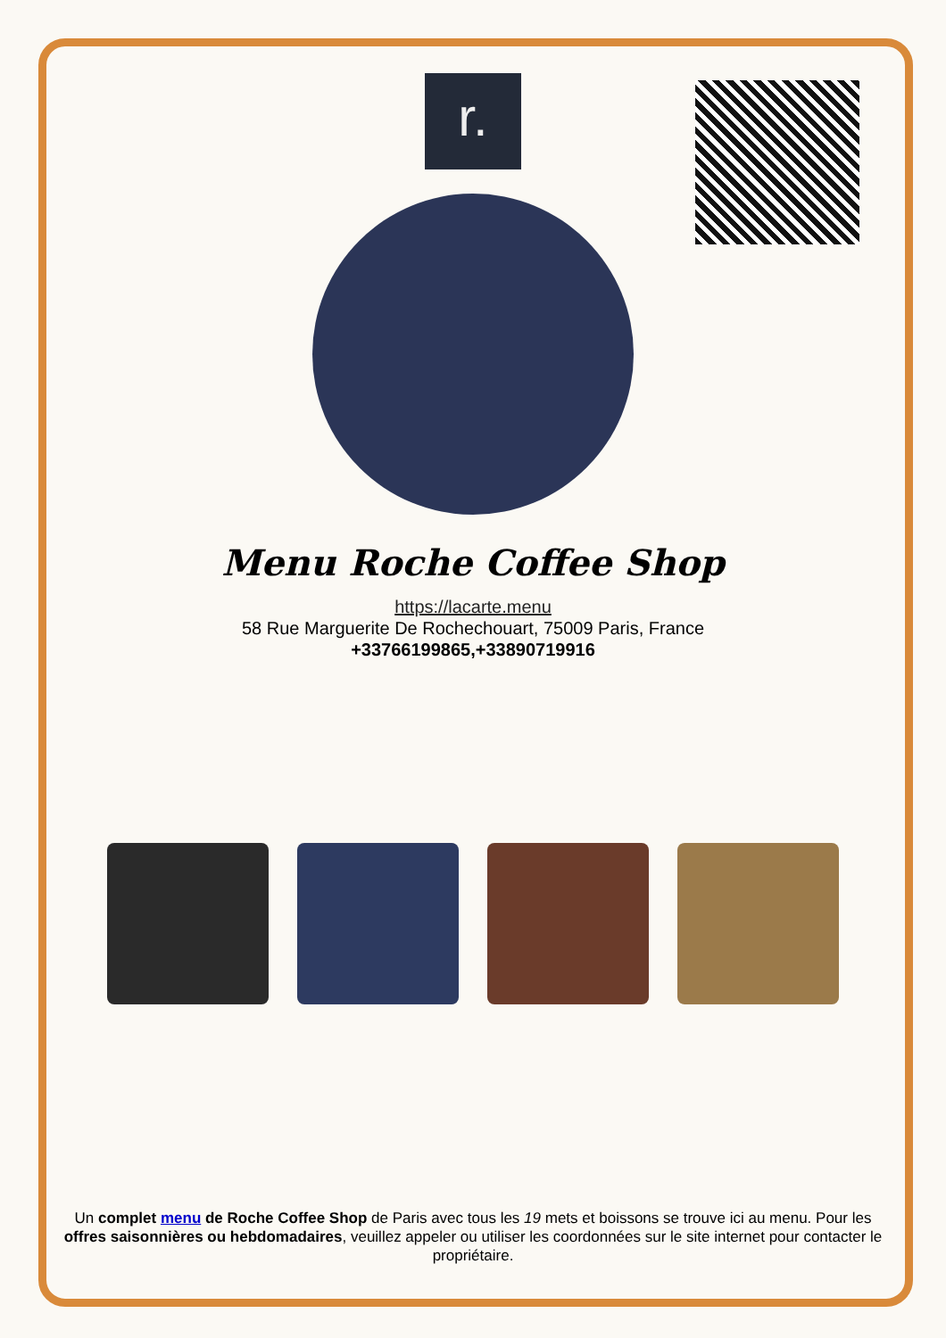r.
Menu Roche Coffee Shop
https://lacarte.menu
58 Rue Marguerite De Rochechouart, 75009 Paris, France
+33766199865,+33890719916
Un complet menu de Roche Coffee Shop de Paris avec tous les 19 mets et boissons se trouve ici au menu. Pour les offres saisonnières ou hebdomadaires, veuillez appeler ou utiliser les coordonnées sur le site internet pour contacter le propriétaire.